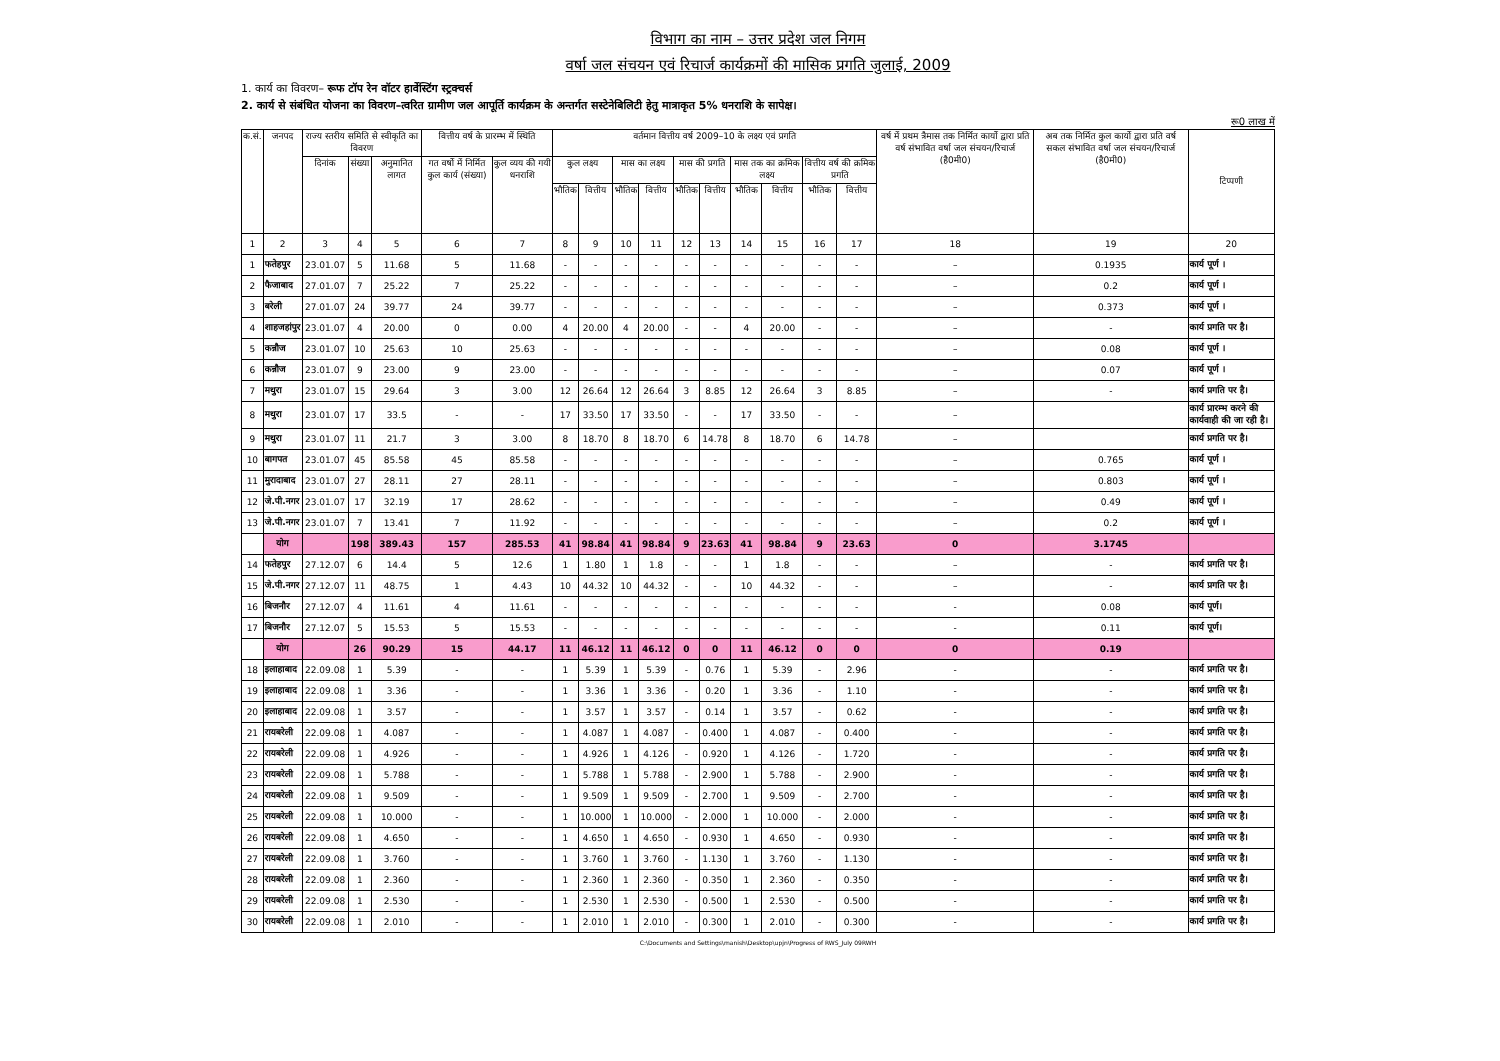विभाग का नाम – उत्तर प्रदेश जल निगम
वर्षा जल संचयन एवं रिचार्ज कार्यक्रमों की मासिक प्रगति जुलाई, 2009
1. कार्य का विवरण– रूफ टॉप रेन वॉटर हार्वेस्टिंग स्ट्रक्चर्स
2. कार्य से संबंधित योजना का विवरण–त्वरित ग्रामीण जल आपूर्ति कार्यक्रम के अन्तर्गत सस्टेनेबिलिटी हेतु मात्राकृत 5% धनराशि के सापेक्ष।
रू0 लाख में
| क.सं. | जनपद | राज्य स्तरीय समिति से स्वीकृति का विवरण | | | वित्तीय वर्ष के प्रारम्भ में स्थिति | | वर्तमान वित्तीय वर्ष 2009–10 के लक्ष्य एवं प्रगति | | | | | | | | | | वर्ष में प्रथम त्रैमास तक निर्मित कार्यो द्वारा प्रति वर्ष संभावित वर्षा जल संचयन/रिचार्ज (है0मी0) | अब तक निर्मित कुल कार्यो द्वारा प्रति वर्ष सकल संभावित वर्षा जल संचयन/रिचार्ज (है0मी0) | टिप्पणी |
| --- | --- | --- | --- | --- | --- | --- | --- | --- | --- | --- | --- | --- | --- | --- | --- | --- | --- | --- | --- |
| | | दिनांक | संख्या | अनुमानित लागत | गत वर्षो में निर्मित कुल कार्य (संख्या) | कुल व्यय की गयी धनराशि | कुल लक्ष्य | | मास का लक्ष्य | | मास की प्रगति | | मास तक का क्रमिक लक्ष्य | | वित्तीय वर्ष की क्रमिक प्रगति | | | | |
| | | | | | | | भौतिक | वित्तीय | भौतिक | वित्तीय | भौतिक | वित्तीय | भौतिक | वित्तीय | भौतिक | वित्तीय | | | |
| 1 | 2 | 3 | 4 | 5 | 6 | 7 | 8 | 9 | 10 | 11 | 12 | 13 | 14 | 15 | 16 | 17 | 18 | 19 | 20 |
| 1 | फतेहपुर | 23.01.07 | 5 | 11.68 | 5 | 11.68 | - | - | - | - | - | - | - | - | - | - | – | 0.1935 | कार्य पूर्ण । |
| 2 | फैजाबाद | 27.01.07 | 7 | 25.22 | 7 | 25.22 | - | - | - | - | - | - | - | - | - | - | – | 0.2 | कार्य पूर्ण । |
| 3 | बरेली | 27.01.07 | 24 | 39.77 | 24 | 39.77 | - | - | - | - | - | - | - | - | - | - | – | 0.373 | कार्य पूर्ण । |
| 4 | शाहजहांपुर | 23.01.07 | 4 | 20.00 | 0 | 0.00 | 4 | 20.00 | 4 | 20.00 | - | - | 4 | 20.00 | - | - | – | - | कार्य प्रगति पर है। |
| 5 | कन्नौज | 23.01.07 | 10 | 25.63 | 10 | 25.63 | - | - | - | - | - | - | - | - | - | - | – | 0.08 | कार्य पूर्ण । |
| 6 | कन्नौज | 23.01.07 | 9 | 23.00 | 9 | 23.00 | - | - | - | - | - | - | - | - | - | - | – | 0.07 | कार्य पूर्ण । |
| 7 | मथुरा | 23.01.07 | 15 | 29.64 | 3 | 3.00 | 12 | 26.64 | 12 | 26.64 | 3 | 8.85 | 12 | 26.64 | 3 | 8.85 | – | - | कार्य प्रगति पर है। |
| 8 | मथुरा | 23.01.07 | 17 | 33.5 | - | - | 17 | 33.50 | 17 | 33.50 | - | - | 17 | 33.50 | - | - | – | | कार्य प्रारम्भ करने की कार्यवाही की जा रही है। |
| 9 | मथुरा | 23.01.07 | 11 | 21.7 | 3 | 3.00 | 8 | 18.70 | 8 | 18.70 | 6 | 14.78 | 8 | 18.70 | 6 | 14.78 | – | | कार्य प्रगति पर है। |
| 10 | बागपत | 23.01.07 | 45 | 85.58 | 45 | 85.58 | - | - | - | - | - | - | - | - | - | - | – | 0.765 | कार्य पूर्ण । |
| 11 | मुरादाबाद | 23.01.07 | 27 | 28.11 | 27 | 28.11 | - | - | - | - | - | - | - | - | - | - | – | 0.803 | कार्य पूर्ण । |
| 12 | जे.पी.नगर | 23.01.07 | 17 | 32.19 | 17 | 28.62 | - | - | - | - | - | - | - | - | - | - | – | 0.49 | कार्य पूर्ण । |
| 13 | जे.पी.नगर | 23.01.07 | 7 | 13.41 | 7 | 11.92 | - | - | - | - | - | - | - | - | - | - | – | 0.2 | कार्य पूर्ण । |
| | योग | | 198 | 389.43 | 157 | 285.53 | 41 | 98.84 | 41 | 98.84 | 9 | 23.63 | 41 | 98.84 | 9 | 23.63 | 0 | 3.1745 | |
| 14 | फतेहपुर | 27.12.07 | 6 | 14.4 | 5 | 12.6 | 1 | 1.80 | 1 | 1.8 | - | - | 1 | 1.8 | - | - | – | - | कार्य प्रगति पर है। |
| 15 | जे.पी.नगर | 27.12.07 | 11 | 48.75 | 1 | 4.43 | 10 | 44.32 | 10 | 44.32 | - | - | 10 | 44.32 | - | - | – | - | कार्य प्रगति पर है। |
| 16 | बिजनौर | 27.12.07 | 4 | 11.61 | 4 | 11.61 | - | - | - | - | - | - | - | - | - | - | - | 0.08 | कार्य पूर्ण। |
| 17 | बिजनौर | 27.12.07 | 5 | 15.53 | 5 | 15.53 | - | - | - | - | - | - | - | - | - | - | - | 0.11 | कार्य पूर्ण। |
| | योग | | 26 | 90.29 | 15 | 44.17 | 11 | 46.12 | 11 | 46.12 | 0 | 0 | 11 | 46.12 | 0 | 0 | 0 | 0.19 | |
| 18 | इलाहाबाद | 22.09.08 | 1 | 5.39 | - | - | 1 | 5.39 | 1 | 5.39 | - | 0.76 | 1 | 5.39 | - | 2.96 | - | - | कार्य प्रगति पर है। |
| 19 | इलाहाबाद | 22.09.08 | 1 | 3.36 | - | - | 1 | 3.36 | 1 | 3.36 | - | 0.20 | 1 | 3.36 | - | 1.10 | - | - | कार्य प्रगति पर है। |
| 20 | इलाहाबाद | 22.09.08 | 1 | 3.57 | - | - | 1 | 3.57 | 1 | 3.57 | - | 0.14 | 1 | 3.57 | - | 0.62 | - | - | कार्य प्रगति पर है। |
| 21 | रायबरेली | 22.09.08 | 1 | 4.087 | - | - | 1 | 4.087 | 1 | 4.087 | - | 0.400 | 1 | 4.087 | - | 0.400 | - | - | कार्य प्रगति पर है। |
| 22 | रायबरेली | 22.09.08 | 1 | 4.926 | - | - | 1 | 4.926 | 1 | 4.126 | - | 0.920 | 1 | 4.126 | - | 1.720 | - | - | कार्य प्रगति पर है। |
| 23 | रायबरेली | 22.09.08 | 1 | 5.788 | - | - | 1 | 5.788 | 1 | 5.788 | - | 2.900 | 1 | 5.788 | - | 2.900 | - | - | कार्य प्रगति पर है। |
| 24 | रायबरेली | 22.09.08 | 1 | 9.509 | - | - | 1 | 9.509 | 1 | 9.509 | - | 2.700 | 1 | 9.509 | - | 2.700 | - | - | कार्य प्रगति पर है। |
| 25 | रायबरेली | 22.09.08 | 1 | 10.000 | - | - | 1 | 10.000 | 1 | 10.000 | - | 2.000 | 1 | 10.000 | - | 2.000 | - | - | कार्य प्रगति पर है। |
| 26 | रायबरेली | 22.09.08 | 1 | 4.650 | - | - | 1 | 4.650 | 1 | 4.650 | - | 0.930 | 1 | 4.650 | - | 0.930 | - | - | कार्य प्रगति पर है। |
| 27 | रायबरेली | 22.09.08 | 1 | 3.760 | - | - | 1 | 3.760 | 1 | 3.760 | - | 1.130 | 1 | 3.760 | - | 1.130 | - | - | कार्य प्रगति पर है। |
| 28 | रायबरेली | 22.09.08 | 1 | 2.360 | - | - | 1 | 2.360 | 1 | 2.360 | - | 0.350 | 1 | 2.360 | - | 0.350 | - | - | कार्य प्रगति पर है। |
| 29 | रायबरेली | 22.09.08 | 1 | 2.530 | - | - | 1 | 2.530 | 1 | 2.530 | - | 0.500 | 1 | 2.530 | - | 0.500 | - | - | कार्य प्रगति पर है। |
| 30 | रायबरेली | 22.09.08 | 1 | 2.010 | - | - | 1 | 2.010 | 1 | 2.010 | - | 0.300 | 1 | 2.010 | - | 0.300 | - | - | कार्य प्रगति पर है। |
C:\Documents and Settings\manish\Desktop\upjn\Progress of RWS_July 09RWH